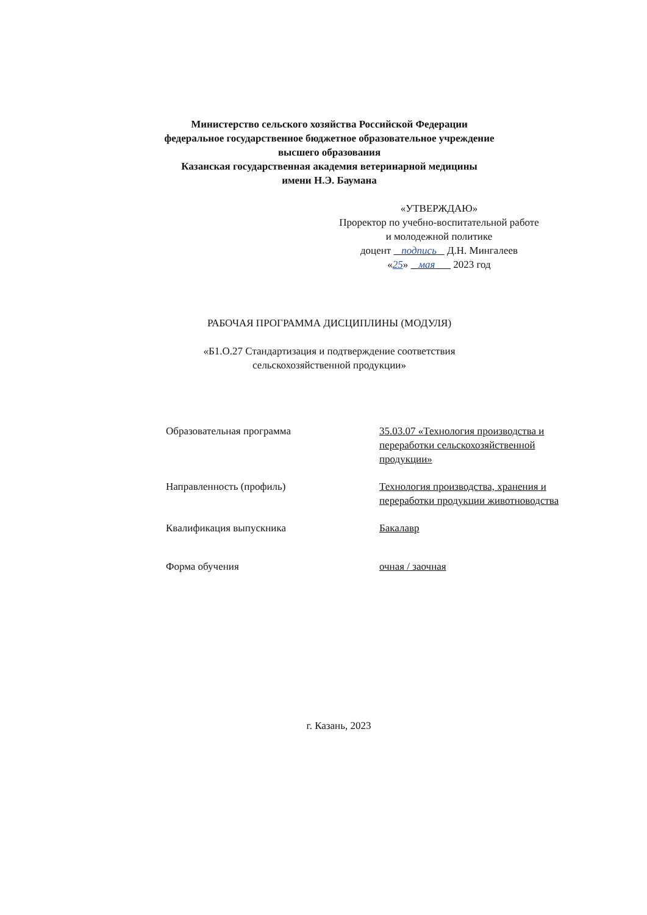Министерство сельского хозяйства Российской Федерации
федеральное государственное бюджетное образовательное учреждение
высшего образования
Казанская государственная академия ветеринарной медицины
имени Н.Э. Баумана
«УТВЕРЖДАЮ»
Проректор по учебно-воспитательной работе
и молодежной политике
доцент подпись Д.Н. Мингалеев
«25» мая 2023 год
РАБОЧАЯ ПРОГРАММА ДИСЦИПЛИНЫ (МОДУЛЯ)
«Б1.О.27 Стандартизация и подтверждение соответствия
сельскохозяйственной продукции»
Образовательная программа 35.03.07 «Технология производства и переработки сельскохозяйственной продукции»
Направленность (профиль) Технология производства, хранения и переработки продукции животноводства
Квалификация выпускника Бакалавр
Форма обучения очная / заочная
г. Казань, 2023